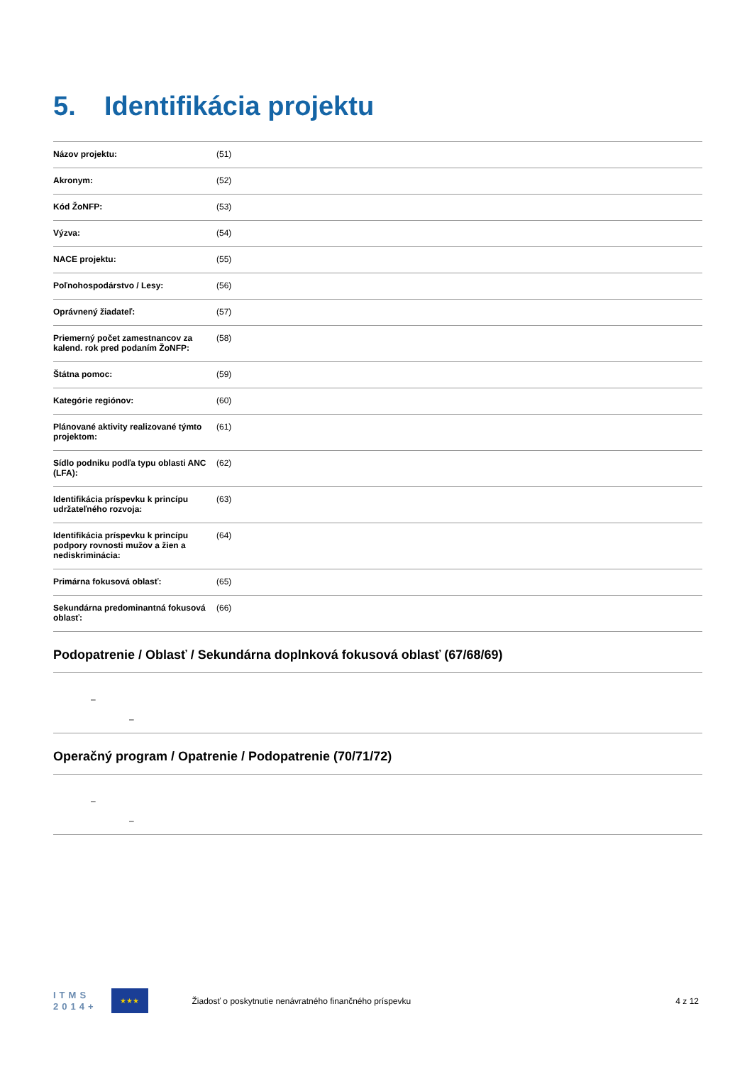5. Identifikácia projektu
| Názov projektu: | (51) |
| Akronym: | (52) |
| Kód ŽoNFP: | (53) |
| Výzva: | (54) |
| NACE projektu: | (55) |
| Poľnohospodárstvo / Lesy: | (56) |
| Oprávnený žiadateľ: | (57) |
| Priemerný počet zamestnancov za kalend. rok pred podaním ŽoNFP: | (58) |
| Štátna pomoc: | (59) |
| Kategórie regiónov: | (60) |
| Plánované aktivity realizované týmto projektom: | (61) |
| Sídlo podniku podľa typu oblasti ANC (LFA): | (62) |
| Identifikácia príspevku k princípu udržateľného rozvoja: | (63) |
| Identifikácia príspevku k princípu podpory rovnosti mužov a žien a nediskriminácia: | (64) |
| Primárna fokusová oblasť: | (65) |
| Sekundárna predominantná fokusová oblasť: | (66) |
Podopatrenie / Oblasť / Sekundárna doplnková fokusová oblasť (67/68/69)
–
–
Operačný program / Opatrenie / Podopatrenie (70/71/72)
–
–
ITMS
2014+
★★★
Žiadosť o poskytnutie nenávratného finančného príspevku
4 z 12